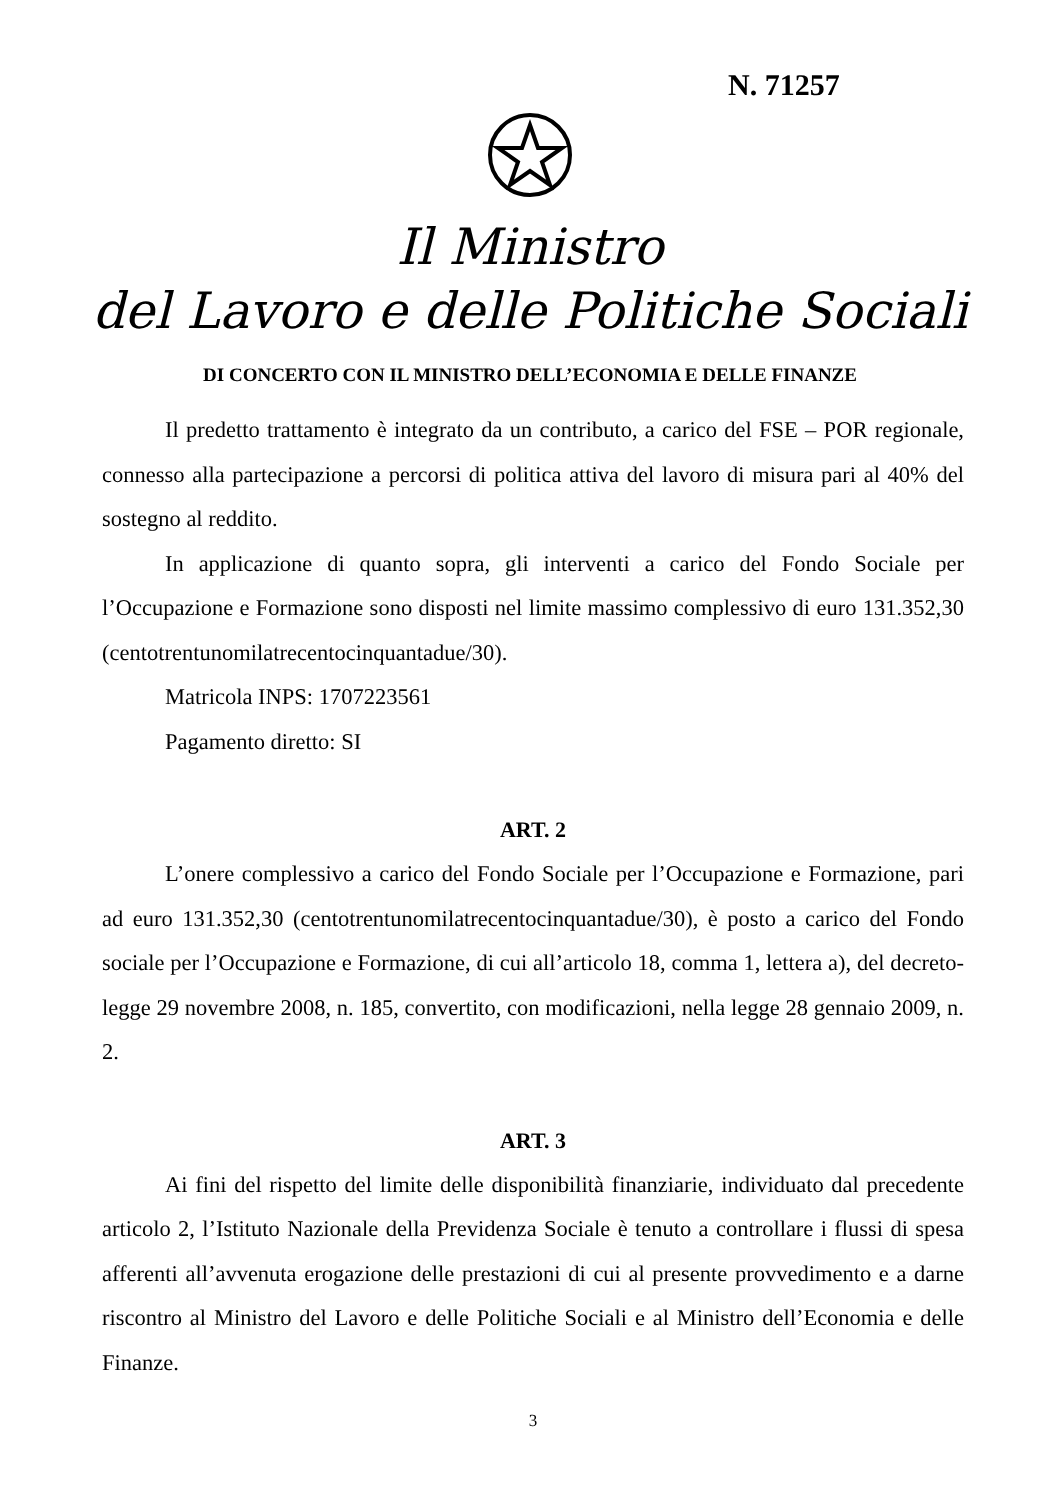N. 71257
Il Ministro
del Lavoro e delle Politiche Sociali
DI CONCERTO CON IL MINISTRO DELL’ECONOMIA E DELLE FINANZE
Il predetto trattamento è integrato da un contributo, a carico del FSE – POR regionale, connesso alla partecipazione a percorsi di politica attiva del lavoro di misura pari al 40% del sostegno al reddito.
In applicazione di quanto sopra, gli interventi a carico del Fondo Sociale per l’Occupazione e Formazione sono disposti nel limite massimo complessivo di euro 131.352,30 (centotrentunomilatrecentocinquantadue/30).
Matricola INPS: 1707223561
Pagamento diretto: SI
ART. 2
L’onere complessivo a carico del Fondo Sociale per l’Occupazione e Formazione, pari ad euro 131.352,30 (centotrentunomilatrecentocinquantadue/30), è posto a carico del Fondo sociale per l’Occupazione e Formazione, di cui all’articolo 18, comma 1, lettera a), del decreto-legge 29 novembre 2008, n. 185, convertito, con modificazioni, nella legge 28 gennaio 2009, n. 2.
ART. 3
Ai fini del rispetto del limite delle disponibilità finanziarie, individuato dal precedente articolo 2, l’Istituto Nazionale della Previdenza Sociale è tenuto a controllare i flussi di spesa afferenti all’avvenuta erogazione delle prestazioni di cui al presente provvedimento e a darne riscontro al Ministro del Lavoro e delle Politiche Sociali e al Ministro dell’Economia e delle Finanze.
3